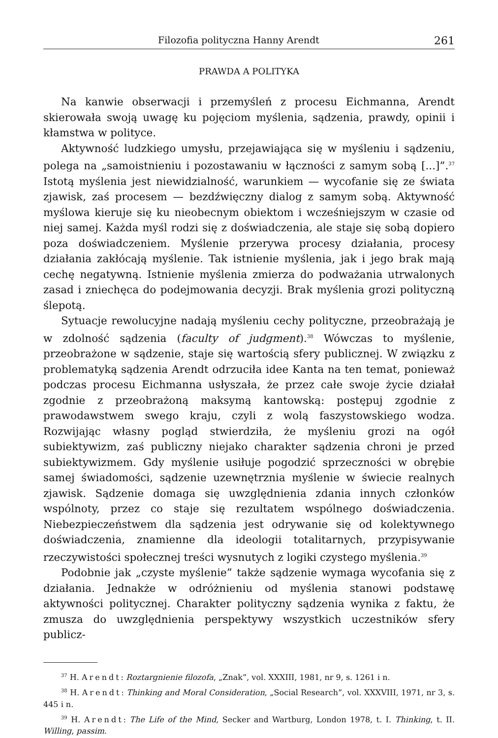Filozofia polityczna Hanny Arendt 261
PRAWDA A POLITYKA
Na kanwie obserwacji i przemyśleń z procesu Eichmanna, Arendt skierowała swoją uwagę ku pojęciom myślenia, sądzenia, prawdy, opinii i kłamstwa w polityce.
Aktywność ludzkiego umysłu, przejawiająca się w myśleniu i sądzeniu, polega na „samoistnieniu i pozostawaniu w łączności z samym sobą [...]”.<sup>37</sup> Istotą myślenia jest niewidzialność, warunkiem — wycofanie się ze świata zjawisk, zaś procesem — bezdźwięczny dialog z samym sobą. Aktywność myślowa kieruje się ku nieobecnym obiektom i wcześniejszym w czasie od niej samej. Każda myśl rodzi się z doświadczenia, ale staje się sobą dopiero poza doświadczeniem. Myślenie przerywa procesy działania, procesy działania zakłócają myślenie. Tak istnienie myślenia, jak i jego brak mają cechę negatywną. Istnienie myślenia zmierza do podważania utrwalonych zasad i zniechęca do podejmowania decyzji. Brak myślenia grozi polityczną ślepotą.
Sytuacje rewolucyjne nadają myśleniu cechy polityczne, przeobrażają je w zdolność sądzenia (faculty of judgment).<sup>38</sup> Wówczas to myślenie, przeobrażone w sądzenie, staje się wartością sfery publicznej. W związku z problematyką sądzenia Arendt odrzuciła idee Kanta na ten temat, ponieważ podczas procesu Eichmanna usłyszała, że przez całe swoje życie działał zgodnie z przeobrażoną maksymą kantowską: postępuj zgodnie z prawodawstwem swego kraju, czyli z wolą faszystowskiego wodza. Rozwijając własny pogląd stwierdziła, że myśleniu grozi na ogół subiektywizm, zaś publiczny niejako charakter sądzenia chroni je przed subiektywizmem. Gdy myślenie usiłuje pogodzić sprzeczności w obrębie samej świadomości, sądzenie uzewnętrznia myślenie w świecie realnych zjawisk. Sądzenie domaga się uwzględnienia zdania innych członków wspólnoty, przez co staje się rezultatem wspólnego doświadczenia. Niebezpieczeństwem dla sądzenia jest odrywanie się od kolektywnego doświadczenia, znamienne dla ideologii totalitarnych, przypisywanie rzeczywistości społecznej treści wysnutych z logiki czystego myślenia.<sup>39</sup>
Podobnie jak „czyste myślenie” także sądzenie wymaga wycofania się z działania. Jednakże w odróżnieniu od myślenia stanowi podstawę aktywności politycznej. Charakter polityczny sądzenia wynika z faktu, że zmusza do uwzględnienia perspektywy wszystkich uczestników sfery publicz-
<sup>37</sup> H. Arendt: Roztargnienie filozofa, „Znak”, vol. XXXIII, 1981, nr 9, s. 1261 i n.
<sup>38</sup> H. Arendt: Thinking and Moral Consideration, „Social Research”, vol. XXXVIII, 1971, nr 3, s. 445 i n.
<sup>39</sup> H. Arendt: The Life of the Mind, Secker and Wartburg, London 1978, t. I. Thinking, t. II. Willing, passim.